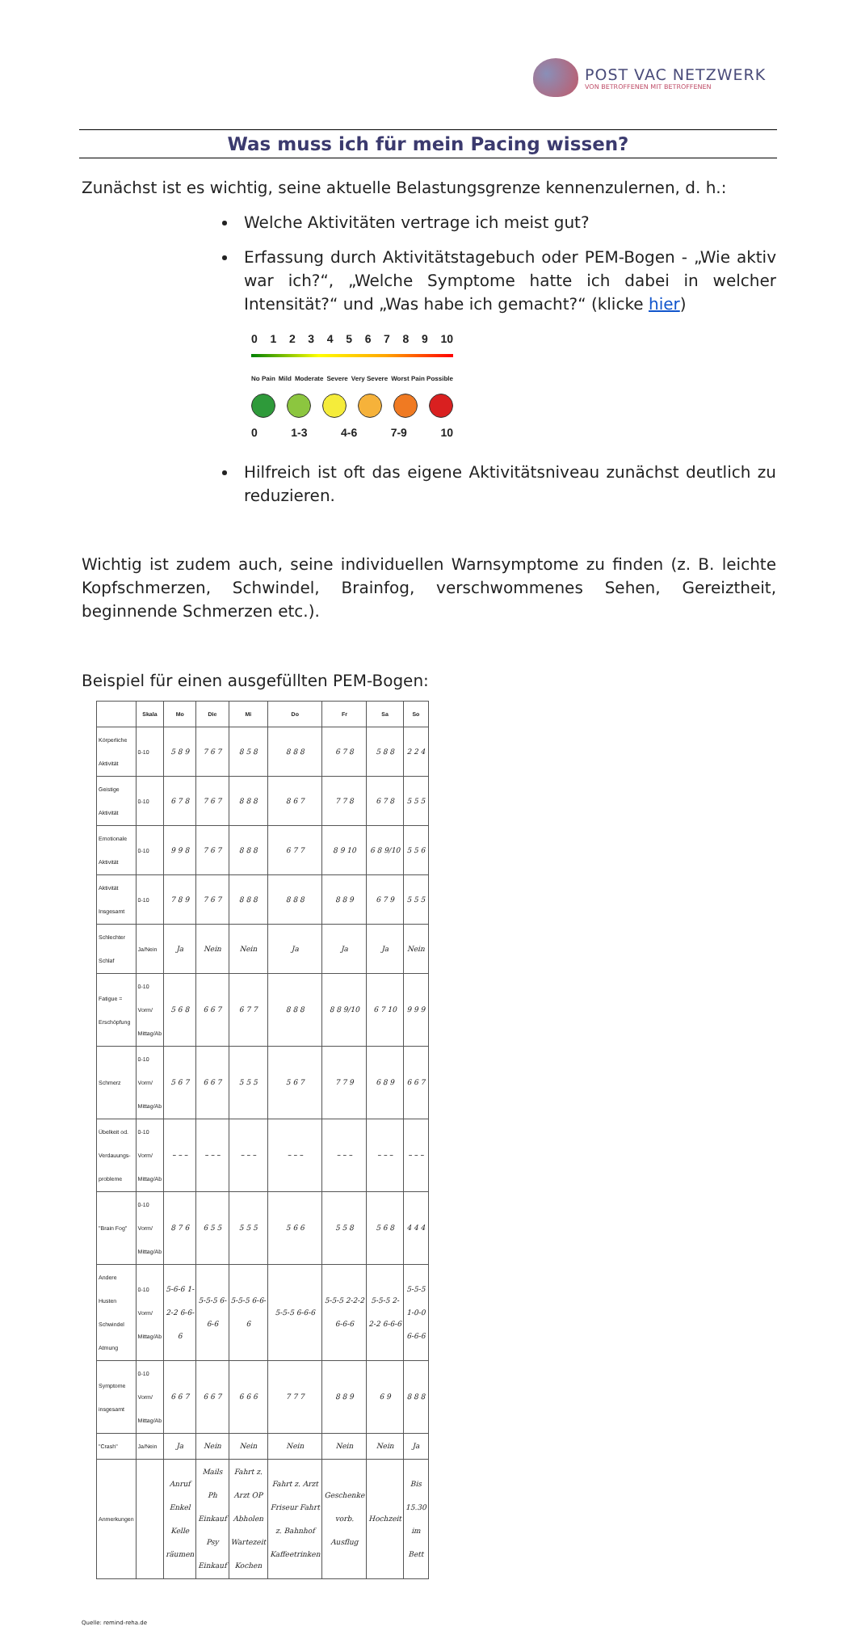POST VAC NETZWERK
VON BETROFFENEN MIT BETROFFENEN
Was muss ich für mein Pacing wissen?
Zunächst ist es wichtig, seine aktuelle Belastungsgrenze kennenzulernen, d. h.:
Welche Aktivitäten vertrage ich meist gut?
Erfassung durch Aktivitätstagebuch oder PEM-Bogen - „Wie aktiv war ich?“, „Welche Symptome hatte ich dabei in welcher Intensität?“ und „Was habe ich gemacht?“ (klicke hier)
0123456789 10
No Pain Mild Moderate Severe Very Severe Worst Pain Possible
0 1-3 4-6 7-9 10
Hilfreich ist oft das eigene Aktivitätsniveau zunächst deutlich zu reduzieren.
Wichtig ist zudem auch, seine individuellen Warnsymptome zu finden (z. B. leichte Kopfschmerzen, Schwindel, Brainfog, verschwommenes Sehen, Gereiztheit, beginnende Schmerzen etc.).
Beispiel für einen ausgefüllten PEM-Bogen:
| | Skala | Mo | Die | Mi | Do | Fr | Sa | So |
| --- | --- | --- | --- | --- | --- | --- | --- | --- |
| Körperliche Aktivität | 0-10 | 5 8 9 | 7 6 7 | 8 5 8 | 8 8 8 | 6 7 8 | 5 8 8 | 2 2 4 |
| Geistige Aktivität | 0-10 | 6 7 8 | 7 6 7 | 8 8 8 | 8 6 7 | 7 7 8 | 6 7 8 | 5 5 5 |
| Emotionale Aktivität | 0-10 | 9 9 8 | 7 6 7 | 8 8 8 | 6 7 7 | 8 9 10 | 6 8 9/10 | 5 5 6 |
| Aktivität Insgesamt | 0-10 | 7 8 9 | 7 6 7 | 8 8 8 | 8 8 8 | 8 8 9 | 6 7 9 | 5 5 5 |
| Schlechter Schlaf | Ja/Nein | Ja | Nein | Nein | Ja | Ja | Ja | Nein |
| Fatigue = Erschöpfung | 0-10 Vorm/ Mittag/Ab | 5 6 8 | 6 6 7 | 6 7 7 | 8 8 8 | 8 8 9/10 | 6 7 10 | 9 9 9 |
| Schmerz | 0-10 Vorm/ Mittag/Ab | 5 6 7 | 6 6 7 | 5 5 5 | 5 6 7 | 7 7 9 | 6 8 9 | 6 6 7 |
| Übelkeit od. Verdauungs-probleme | 0-10 Vorm/ Mittag/Ab | – – – | – – – | – – – | – – – | – – – | – – – | – – – |
| "Brain Fog" | 0-10 Vorm/ Mittag/Ab | 8 7 6 | 6 5 5 | 5 5 5 | 5 6 6 | 5 5 8 | 5 6 8 | 4 4 4 |
| Andere Husten Schwindel Atmung | 0-10 Vorm/ Mittag/Ab | 5-6-6 1-2-2 6-6-6 | 5-5-5 6-6-6 | 5-5-5 6-6-6 | 5-5-5 6-6-6 | 5-5-5 2-2-2 6-6-6 | 5-5-5 2-2-2 6-6-6 | 5-5-5 1-0-0 6-6-6 |
| Symptome insgesamt | 0-10 Vorm/ Mittag/Ab | 6 6 7 | 6 6 7 | 6 6 6 | 7 7 7 | 8 8 9 | 6 9 | 8 8 8 |
| "Crash" | Ja/Nein | Ja | Nein | Nein | Nein | Nein | Nein | Ja |
| Anmerkungen | | Anruf Enkel Kelle räumen | Mails Ph Einkauf Psy Einkauf | Fahrt z. Arzt OP Abholen Wartezeit Kochen | Fahrt z. Arzt Friseur Fahrt z. Bahnhof Kaffeetrinken | Geschenke vorb. Ausflug | Hochzeit | Bis 15.30 im Bett |
Quelle: remind-reha.de